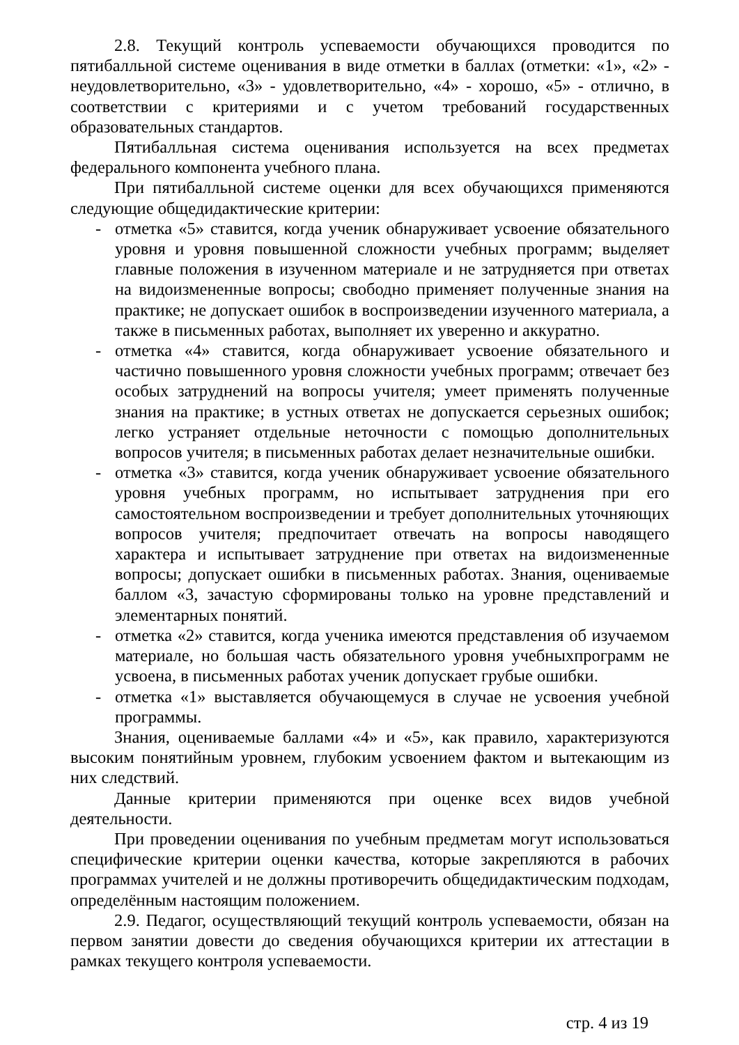2.8. Текущий контроль успеваемости обучающихся проводится по пятибалльной системе оценивания в виде отметки в баллах (отметки: «1», «2» - неудовлетворительно, «3» - удовлетворительно, «4» - хорошо, «5» - отлично, в соответствии с критериями и с учетом требований государственных образовательных стандартов.
Пятибалльная система оценивания используется на всех предметах федерального компонента учебного плана.
При пятибалльной системе оценки для всех обучающихся применяются следующие общедидактические критерии:
- отметка «5» ставится, когда ученик обнаруживает усвоение обязательного уровня и уровня повышенной сложности учебных программ; выделяет главные положения в изученном материале и не затрудняется при ответах на видоизмененные вопросы; свободно применяет полученные знания на практике; не допускает ошибок в воспроизведении изученного материала, а также в письменных работах, выполняет их уверенно и аккуратно.
- отметка «4» ставится, когда обнаруживает усвоение обязательного и частично повышенного уровня сложности учебных программ; отвечает без особых затруднений на вопросы учителя; умеет применять полученные знания на практике; в устных ответах не допускается серьезных ошибок; легко устраняет отдельные неточности с помощью дополнительных вопросов учителя; в письменных работах делает незначительные ошибки.
- отметка «3» ставится, когда ученик обнаруживает усвоение обязательного уровня учебных программ, но испытывает затруднения при его самостоятельном воспроизведении и требует дополнительных уточняющих вопросов учителя; предпочитает отвечать на вопросы наводящего характера и испытывает затруднение при ответах на видоизмененные вопросы; допускает ошибки в письменных работах. Знания, оцениваемые баллом «3, зачастую сформированы только на уровне представлений и элементарных понятий.
- отметка «2» ставится, когда ученика имеются представления об изучаемом материале, но большая часть обязательного уровня учебныхпрограмм не усвоена, в письменных работах ученик допускает грубые ошибки.
- отметка «1» выставляется обучающемуся в случае не усвоения учебной программы.
Знания, оцениваемые баллами «4» и «5», как правило, характеризуются высоким понятийным уровнем, глубоким усвоением фактом и вытекающим из них следствий.
Данные критерии применяются при оценке всех видов учебной деятельности.
При проведении оценивания по учебным предметам могут использоваться специфические критерии оценки качества, которые закрепляются в рабочих программах учителей и не должны противоречить общедидактическим подходам, определённым настоящим положением.
2.9. Педагог, осуществляющий текущий контроль успеваемости, обязан на первом занятии довести до сведения обучающихся критерии их аттестации в рамках текущего контроля успеваемости.
стр. 4 из 19